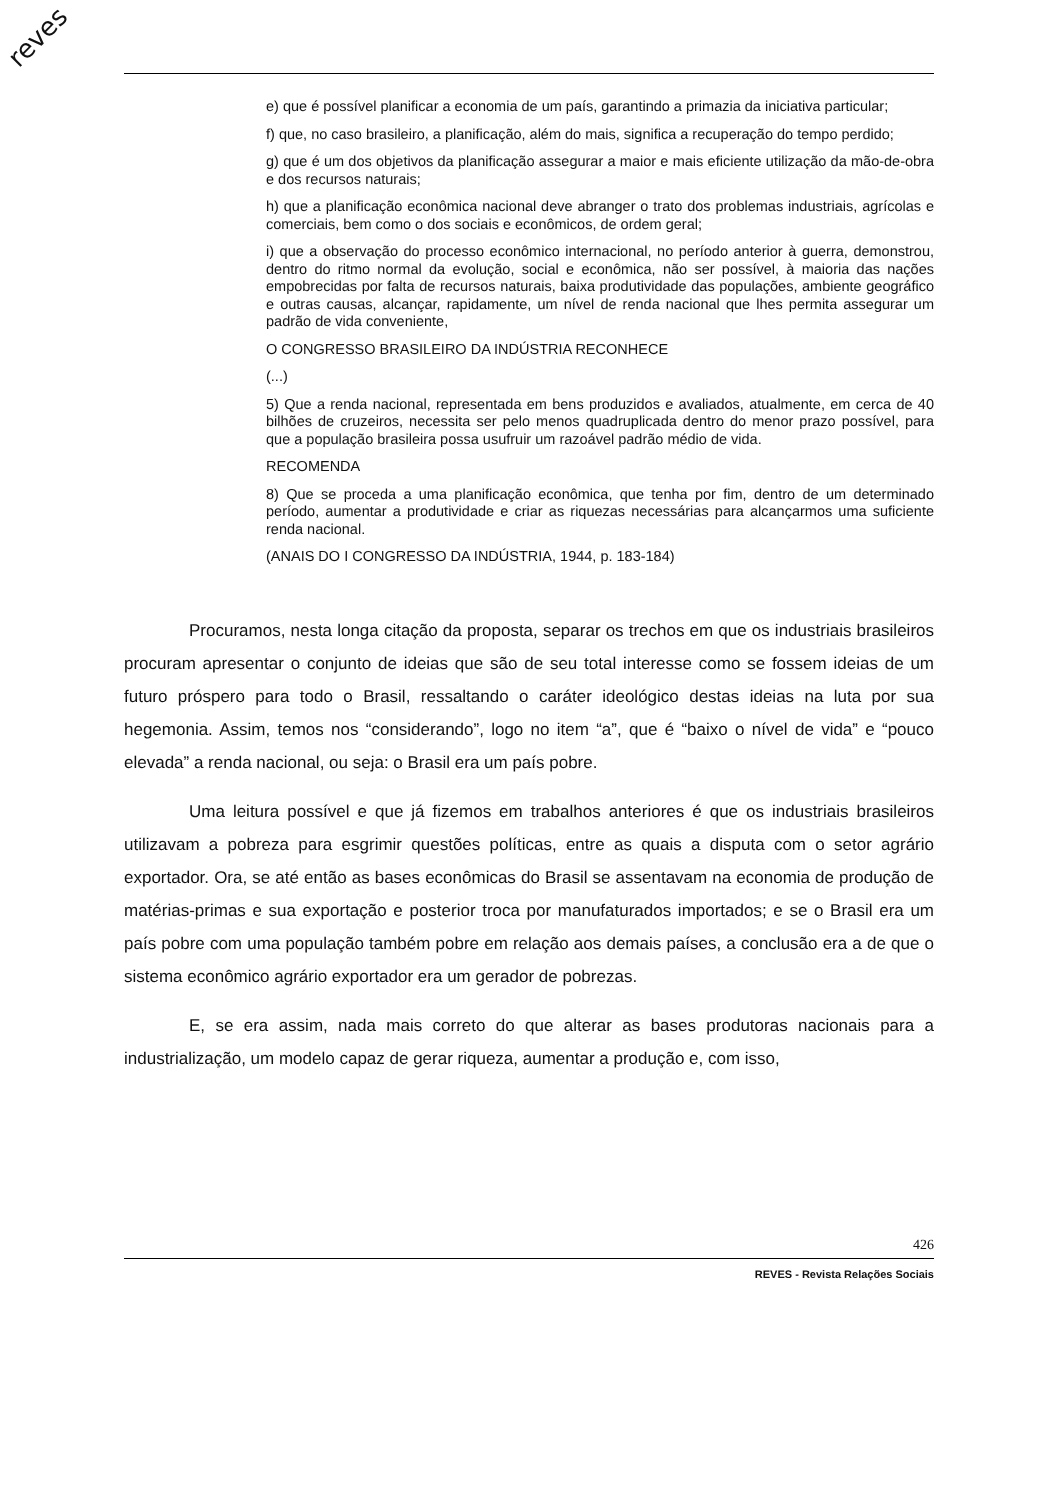reves
e) que é possível planificar a economia de um país, garantindo a primazia da iniciativa particular;
f) que, no caso brasileiro, a planificação, além do mais, significa a recuperação do tempo perdido;
g) que é um dos objetivos da planificação assegurar a maior e mais eficiente utilização da mão-de-obra e dos recursos naturais;
h) que a planificação econômica nacional deve abranger o trato dos problemas industriais, agrícolas e comerciais, bem como o dos sociais e econômicos, de ordem geral;
i) que a observação do processo econômico internacional, no período anterior à guerra, demonstrou, dentro do ritmo normal da evolução, social e econômica, não ser possível, à maioria das nações empobrecidas por falta de recursos naturais, baixa produtividade das populações, ambiente geográfico e outras causas, alcançar, rapidamente, um nível de renda nacional que lhes permita assegurar um padrão de vida conveniente,
O CONGRESSO BRASILEIRO DA INDÚSTRIA RECONHECE
(...)
5) Que a renda nacional, representada em bens produzidos e avaliados, atualmente, em cerca de 40 bilhões de cruzeiros, necessita ser pelo menos quadruplicada dentro do menor prazo possível, para que a população brasileira possa usufruir um razoável padrão médio de vida.
RECOMENDA
8) Que se proceda a uma planificação econômica, que tenha por fim, dentro de um determinado período, aumentar a produtividade e criar as riquezas necessárias para alcançarmos uma suficiente renda nacional.
(ANAIS DO I CONGRESSO DA INDÚSTRIA, 1944, p. 183-184)
Procuramos, nesta longa citação da proposta, separar os trechos em que os industriais brasileiros procuram apresentar o conjunto de ideias que são de seu total interesse como se fossem ideias de um futuro próspero para todo o Brasil, ressaltando o caráter ideológico destas ideias na luta por sua hegemonia. Assim, temos nos “considerando”, logo no item “a”, que é “baixo o nível de vida” e “pouco elevada” a renda nacional, ou seja: o Brasil era um país pobre.
Uma leitura possível e que já fizemos em trabalhos anteriores é que os industriais brasileiros utilizavam a pobreza para esgrimir questões políticas, entre as quais a disputa com o setor agrário exportador. Ora, se até então as bases econômicas do Brasil se assentavam na economia de produção de matérias-primas e sua exportação e posterior troca por manufaturados importados; e se o Brasil era um país pobre com uma população também pobre em relação aos demais países, a conclusão era a de que o sistema econômico agrário exportador era um gerador de pobrezas.
E, se era assim, nada mais correto do que alterar as bases produtoras nacionais para a industrialização, um modelo capaz de gerar riqueza, aumentar a produção e, com isso,
426
REVES - Revista Relações Sociais